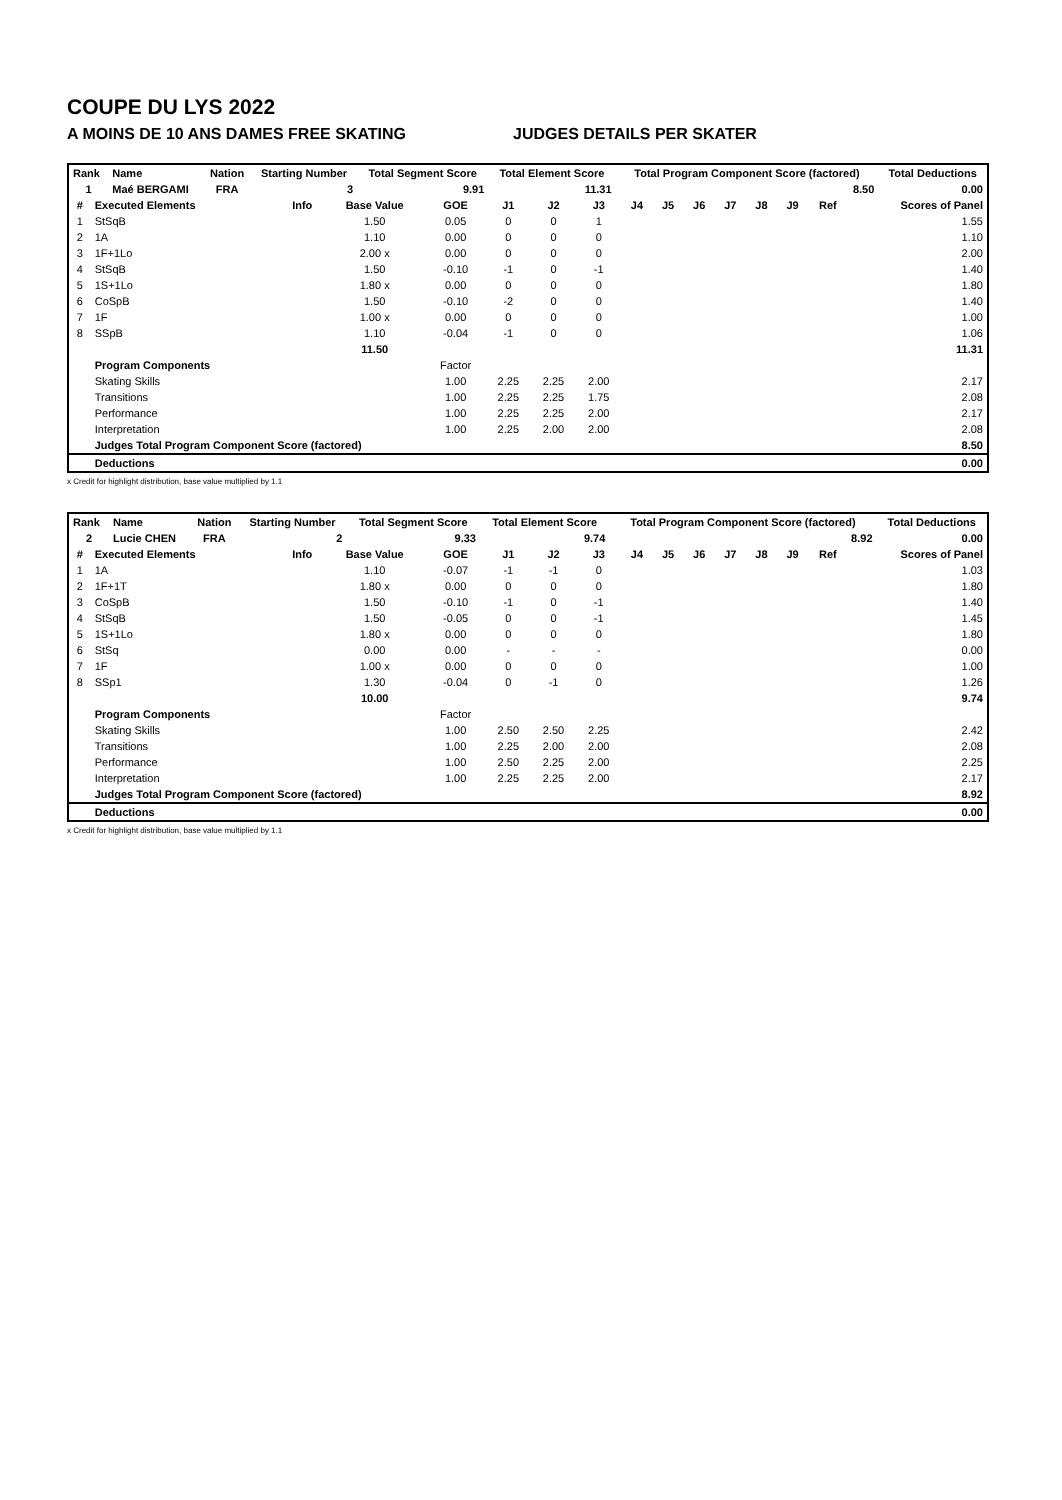COUPE DU LYS 2022
A MOINS DE 10 ANS DAMES FREE SKATING JUDGES DETAILS PER SKATER
| Rank | Name | Nation | Starting Number | Total Segment Score | Total Element Score | Total Program Component Score (factored) | Total Deductions |
| --- | --- | --- | --- | --- | --- | --- | --- |
| 1 | Maé BERGAMI | FRA | 3 | 9.91 | 11.31 | 8.50 | 0.00 |
| # | Executed Elements | Info | Base Value | GOE | J1 | J2 | J3 | J4 | J5 | J6 | J7 | J8 | J9 | Ref | Scores of Panel |
| --- | --- | --- | --- | --- | --- | --- | --- | --- | --- | --- | --- | --- | --- | --- | --- |
| 1 | StSqB | | 1.50 | 0.05 | 0 | 0 | 1 | | | | | | | | 1.55 |
| 2 | 1A | | 1.10 | 0.00 | 0 | 0 | 0 | | | | | | | | 1.10 |
| 3 | 1F+1Lo | | 2.00 x | 0.00 | 0 | 0 | 0 | | | | | | | | 2.00 |
| 4 | StSqB | | 1.50 | -0.10 | -1 | 0 | -1 | | | | | | | | 1.40 |
| 5 | 1S+1Lo | | 1.80 x | 0.00 | 0 | 0 | 0 | | | | | | | | 1.80 |
| 6 | CoSpB | | 1.50 | -0.10 | -2 | 0 | 0 | | | | | | | | 1.40 |
| 7 | 1F | | 1.00 x | 0.00 | 0 | 0 | 0 | | | | | | | | 1.00 |
| 8 | SSpB | | 1.10 | -0.04 | -1 | 0 | 0 | | | | | | | | 1.06 |
| | | | 11.50 | | | | | | | | | | | | 11.31 |
| | Program Components | | | Factor | | | | | | | | | | | |
| | Skating Skills | | | 1.00 | 2.25 | 2.25 | 2.00 | | | | | | | | 2.17 |
| | Transitions | | | 1.00 | 2.25 | 2.25 | 1.75 | | | | | | | | 2.08 |
| | Performance | | | 1.00 | 2.25 | 2.25 | 2.00 | | | | | | | | 2.17 |
| | Interpretation | | | 1.00 | 2.25 | 2.00 | 2.00 | | | | | | | | 2.08 |
| | Judges Total Program Component Score (factored) | | | | | | | | | | | | | | 8.50 |
| | Deductions | | | | | | | | | | | | | | 0.00 |
x Credit for highlight distribution, base value multiplied by 1.1
| Rank | Name | Nation | Starting Number | Total Segment Score | Total Element Score | Total Program Component Score (factored) | Total Deductions |
| --- | --- | --- | --- | --- | --- | --- | --- |
| 2 | Lucie CHEN | FRA | 2 | 9.33 | 9.74 | 8.92 | 0.00 |
| # | Executed Elements | Info | Base Value | GOE | J1 | J2 | J3 | J4 | J5 | J6 | J7 | J8 | J9 | Ref | Scores of Panel |
| --- | --- | --- | --- | --- | --- | --- | --- | --- | --- | --- | --- | --- | --- | --- | --- |
| 1 | 1A | | 1.10 | -0.07 | -1 | -1 | 0 | | | | | | | | 1.03 |
| 2 | 1F+1T | | 1.80 x | 0.00 | 0 | 0 | 0 | | | | | | | | 1.80 |
| 3 | CoSpB | | 1.50 | -0.10 | -1 | 0 | -1 | | | | | | | | 1.40 |
| 4 | StSqB | | 1.50 | -0.05 | 0 | 0 | -1 | | | | | | | | 1.45 |
| 5 | 1S+1Lo | | 1.80 x | 0.00 | 0 | 0 | 0 | | | | | | | | 1.80 |
| 6 | StSq | | 0.00 | 0.00 | - | - | - | | | | | | | | 0.00 |
| 7 | 1F | | 1.00 x | 0.00 | 0 | 0 | 0 | | | | | | | | 1.00 |
| 8 | SSp1 | | 1.30 | -0.04 | 0 | -1 | 0 | | | | | | | | 1.26 |
| | | | 10.00 | | | | | | | | | | | | 9.74 |
| | Program Components | | | Factor | | | | | | | | | | | |
| | Skating Skills | | | 1.00 | 2.50 | 2.50 | 2.25 | | | | | | | | 2.42 |
| | Transitions | | | 1.00 | 2.25 | 2.00 | 2.00 | | | | | | | | 2.08 |
| | Performance | | | 1.00 | 2.50 | 2.25 | 2.00 | | | | | | | | 2.25 |
| | Interpretation | | | 1.00 | 2.25 | 2.25 | 2.00 | | | | | | | | 2.17 |
| | Judges Total Program Component Score (factored) | | | | | | | | | | | | | | 8.92 |
| | Deductions | | | | | | | | | | | | | | 0.00 |
x Credit for highlight distribution, base value multiplied by 1.1